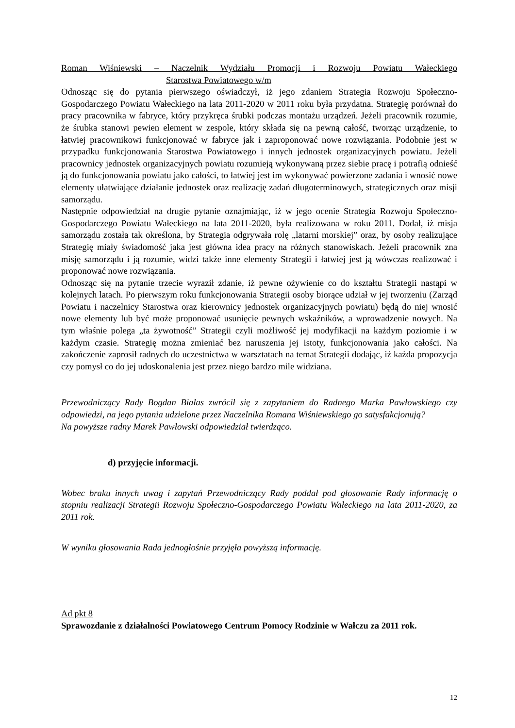Roman Wiśniewski – Naczelnik Wydziału Promocji i Rozwoju Powiatu Wałeckiego
Starostwa Powiatowego w/m
Odnosząc się do pytania pierwszego oświadczył, iż jego zdaniem Strategia Rozwoju Społeczno-Gospodarczego Powiatu Wałeckiego na lata 2011-2020 w 2011 roku była przydatna. Strategię porównał do pracy pracownika w fabryce, który przykręca śrubki podczas montażu urządzeń. Jeżeli pracownik rozumie, że śrubka stanowi pewien element w zespole, który składa się na pewną całość, tworząc urządzenie, to łatwiej pracownikowi funkcjonować w fabryce jak i zaproponować nowe rozwiązania. Podobnie jest w przypadku funkcjonowania Starostwa Powiatowego i innych jednostek organizacyjnych powiatu. Jeżeli pracownicy jednostek organizacyjnych powiatu rozumieją wykonywaną przez siebie pracę i potrafią odnieść ją do funkcjonowania powiatu jako całości, to łatwiej jest im wykonywać powierzone zadania i wnosić nowe elementy ułatwiające działanie jednostek oraz realizację zadań długoterminowych, strategicznych oraz misji samorządu.
Następnie odpowiedział na drugie pytanie oznajmiając, iż w jego ocenie Strategia Rozwoju Społeczno-Gospodarczego Powiatu Wałeckiego na lata 2011-2020, była realizowana w roku 2011. Dodał, iż misja samorządu została tak określona, by Strategia odgrywała rolę „latarni morskiej” oraz, by osoby realizujące Strategię miały świadomość jaka jest główna idea pracy na różnych stanowiskach. Jeżeli pracownik zna misję samorządu i ją rozumie, widzi także inne elementy Strategii i łatwiej jest ją wówczas realizować i proponować nowe rozwiązania.
Odnosząc się na pytanie trzecie wyraził zdanie, iż pewne ożywienie co do kształtu Strategii nastąpi w kolejnych latach. Po pierwszym roku funkcjonowania Strategii osoby biorące udział w jej tworzeniu (Zarząd Powiatu i naczelnicy Starostwa oraz kierownicy jednostek organizacyjnych powiatu) będą do niej wnosić nowe elementy lub być może proponować usunięcie pewnych wskaźników, a wprowadzenie nowych. Na tym właśnie polega „ta żywotność” Strategii czyli możliwość jej modyfikacji na każdym poziomie i w każdym czasie. Strategię można zmieniać bez naruszenia jej istoty, funkcjonowania jako całości. Na zakończenie zaprosił radnych do uczestnictwa w warsztatach na temat Strategii dodając, iż każda propozycja czy pomysł co do jej udoskonalenia jest przez niego bardzo mile widziana.
Przewodniczący Rady Bogdan Białas zwrócił się z zapytaniem do Radnego Marka Pawłowskiego czy odpowiedzi, na jego pytania udzielone przez Naczelnika Romana Wiśniewskiego go satysfakcjonują?
Na powyższe radny Marek Pawłowski odpowiedział twierdząco.
d) przyjęcie informacji.
Wobec braku innych uwag i zapytań Przewodniczący Rady poddał pod głosowanie Rady informację o stopniu realizacji Strategii Rozwoju Społeczno-Gospodarczego Powiatu Wałeckiego na lata 2011-2020, za 2011 rok.
W wyniku głosowania Rada jednogłośnie przyjęła powyższą informację.
Ad pkt 8
Sprawozdanie z działalności Powiatowego Centrum Pomocy Rodzinie w Wałczu za 2011 rok.
12